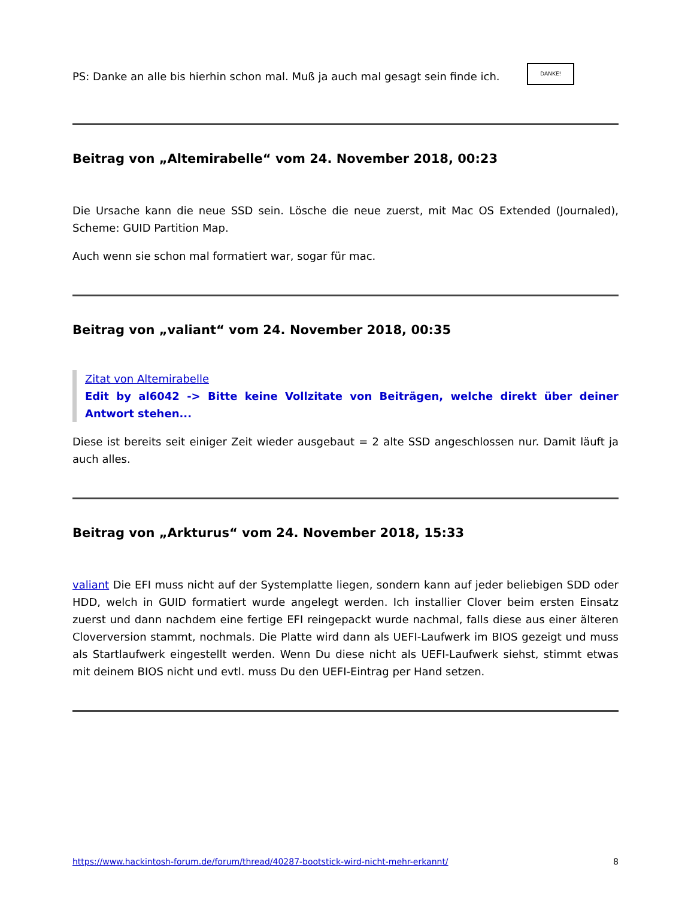PS: Danke an alle bis hierhin schon mal. Muß ja auch mal gesagt sein finde ich. DANKE!
Beitrag von „Altemirabelle“ vom 24. November 2018, 00:23
Die Ursache kann die neue SSD sein. Lösche die neue zuerst, mit Mac OS Extended (Journaled), Scheme: GUID Partition Map.
Auch wenn sie schon mal formatiert war, sogar für mac.
Beitrag von „valiant“ vom 24. November 2018, 00:35
Zitat von Altemirabelle
Edit by al6042 -> Bitte keine Vollzitate von Beiträgen, welche direkt über deiner Antwort stehen...
Diese ist bereits seit einiger Zeit wieder ausgebaut = 2 alte SSD angeschlossen nur. Damit läuft ja auch alles.
Beitrag von „Arkturus“ vom 24. November 2018, 15:33
valiant Die EFI muss nicht auf der Systemplatte liegen, sondern kann auf jeder beliebigen SDD oder HDD, welch in GUID formatiert wurde angelegt werden. Ich installier Clover beim ersten Einsatz zuerst und dann nachdem eine fertige EFI reingepackt wurde nachmal, falls diese aus einer älteren Cloverversion stammt, nochmals. Die Platte wird dann als UEFI-Laufwerk im BIOS gezeigt und muss als Startlaufwerk eingestellt werden. Wenn Du diese nicht als UEFI-Laufwerk siehst, stimmt etwas mit deinem BIOS nicht und evtl. muss Du den UEFI-Eintrag per Hand setzen.
https://www.hackintosh-forum.de/forum/thread/40287-bootstick-wird-nicht-mehr-erkannt/ 8